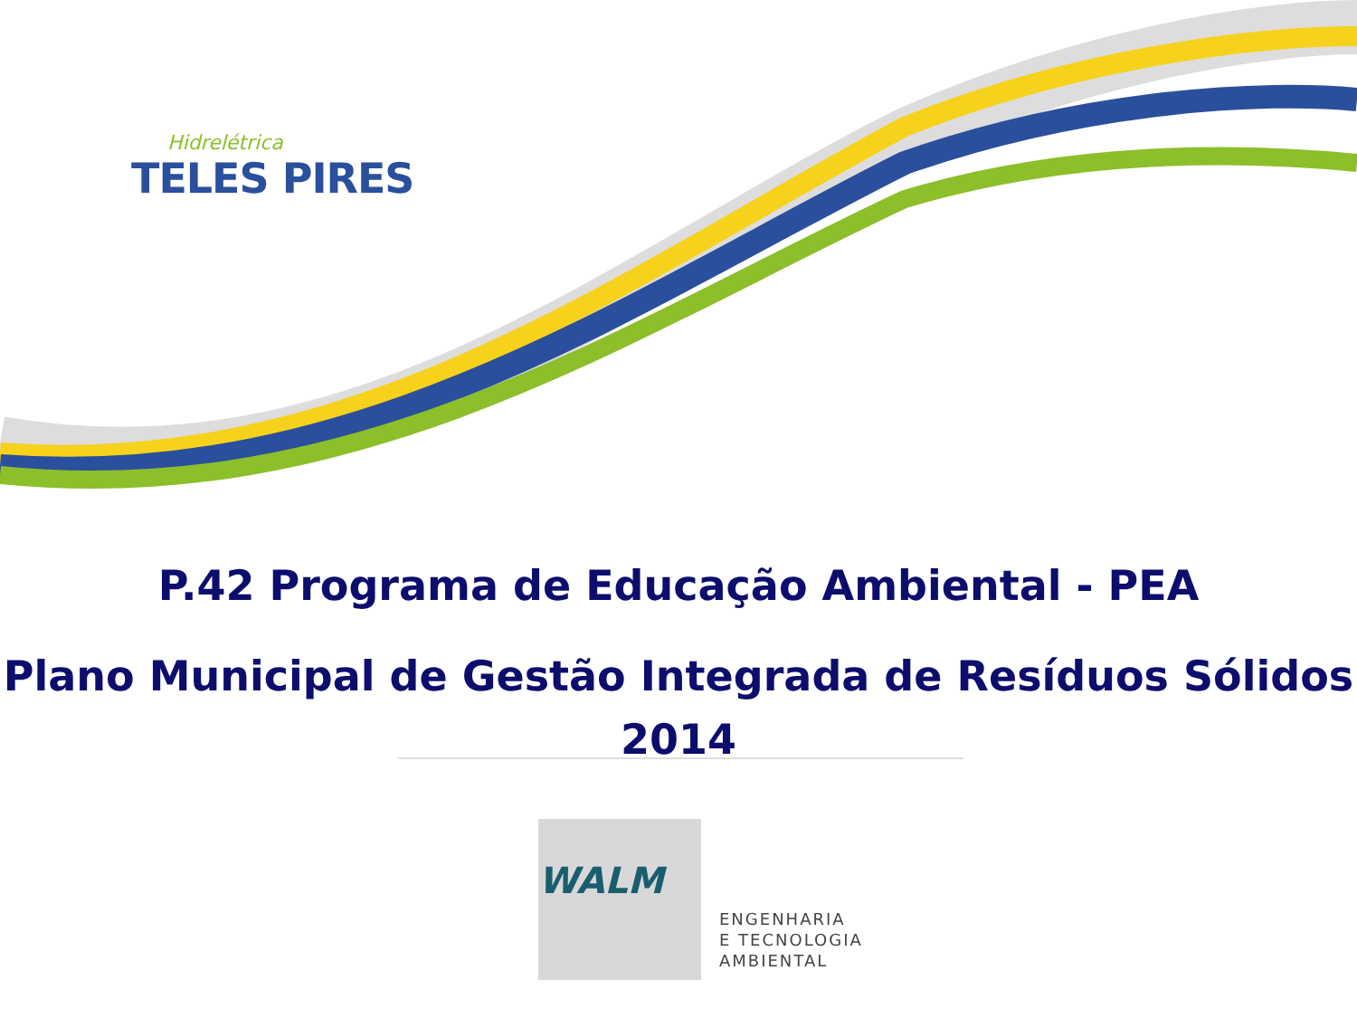Hidrelétrica
TELES PIRES
P.42 Programa de Educação Ambiental - PEA
Plano Municipal de Gestão Integrada de Resíduos Sólidos
2014
WALM
ENGENHARIA
E TECNOLOGIA
AMBIENTAL